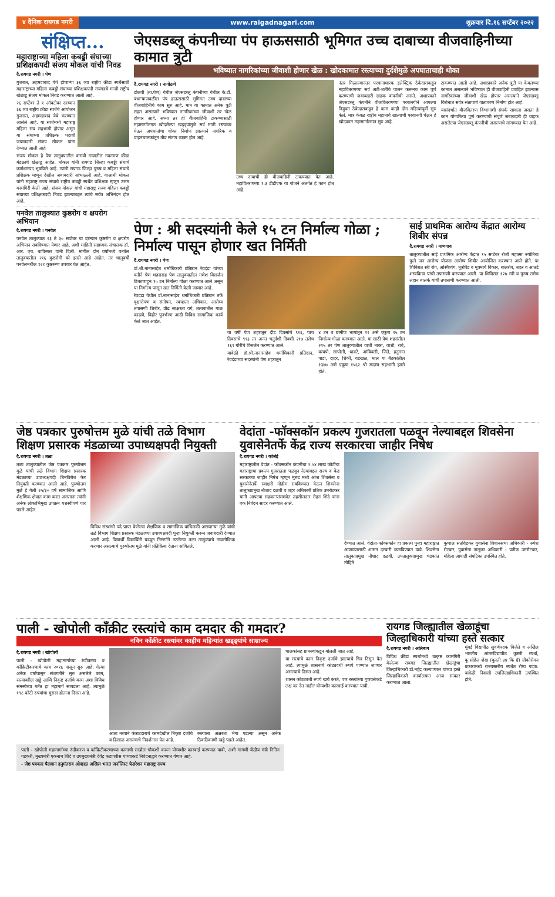४ दैनिक रायगड नगरी www.raigadnagari.com शुक्रवार दि.१६ सप्टेंबर २०२२
संक्षिप्त...
महाराष्ट्राच्या महिला कबड्डी संघाच्या प्रशिक्षकपदी संजय मोकल यांची निवड
दै.रायगड नगरी । पेण
गुजरात, अहमदाबाद येथे होणाऱ्या ३६ व्या राष्ट्रीय क्रीडा स्पर्धेसाठी महाराष्ट्राच्या महिला कबड्डी संघाच्या प्रशिक्षकपदी रायगडचे माजी राष्ट्रीय खेळाडू संजय मोकल निवड करण्यात आली आहे.
२६ सप्टेंबर ते १ ऑक्टोबर दरम्यान ३६ व्या राष्ट्रीय क्रीडा स्पर्धेचे आयोजन गुजरात, अहमदाबाद येथे करण्यात आलेले आहे. या स्पर्धेमध्ये महाराष्ट्र महिला संघ सहभागी होणार असून या संघाच्या प्रशिक्षक पदाची जबाबदारी संजय मोकल यांना देण्यात आली आहे
संजय मोकल हे पेण तालुक्यातील करावी गावातील नवतरुण क्रीडा मंडळाचे खेळाडू आहेत. मोकल यांनी रायगड जिल्हा कबड्डी संघाचे कर्णधारपद भूषविले आहे. त्यांनी रायगड जिल्हा पुरुष व महिला संघाचे प्रशिक्षक म्हणून देखील जबाबदारी सांभाळली आहे. याआधी मोकल यांनी महाराष्ट्र राज्य संघाचे राष्ट्रीय कबड्डी स्पर्धेत प्रशिक्षक म्हणून उत्तम कामगिरी केली आहे. संजय मोकल यांची महाराष्ट्र राज्य महिला कबड्डी संघाच्या प्रशिक्षकपदी निवड झाल्याबद्दल त्यांचे सर्वत्र अभिनंदन होत आहे.
पनवेल तालुक्यात कुष्ठरोग व क्षयरोग अभियान
दै.रायगड नगरी । पनवेल
पनवेल तालुक्यात १३ ते ३० सप्टेंबर या दरम्यान कुष्ठरोग व क्षयरोग अभियान राबविण्यात येणार आहे, अशी माहिती सहाय्यक संचालक डॉ. आर. एच. बाविस्कर यांनी दिली. मागील दोन वर्षांमध्ये पनवेल तालुक्यातील २१६ कुष्ठरोगी बरे झाले आहे आहेत. तर चालूवर्षी पनवेलमधील १२१ कुष्ठरुग्ण उपचार घेत आहेत.
जेएसडब्लू कंपनीच्या पंप हाऊससाठी भूमिगत उच्च दाबाच्या वीजवाहिनीच्या कामात त्रुटी
भविष्यात नागरिकांच्या जीवाशी होणार खेळ : खोदकामात रस्त्याच्या दुर्दशेमुळे अपघाताचाही धोका
दै.रायगड नगरी । नागोठणे
डोलवी (ता.पेण) येथील जेएसडब्लू कंपनीच्या येथील के.टी. बंधाऱ्याजवळील पंप हाऊससाठी भूमिगत उच्च दाबाच्या वीजवाहिनीचे काम सुरु आहे. मात्र या कामात अनेक त्रुटी राहत असल्याने भविष्यात नागरिकांच्या जीवाशी तर खेळ होणार आहे. सध्या तर ही वीजवाहिनी टाकण्यासाठी महामार्गालगत खोदलेल्या खड्ड्यांमुळे सर्व माती रस्त्यावर येऊन अपघातांचा धोका निर्माण झाल्याने नागरिक व वाहनचालकांतून तीव्र संताप व्यक्त होत आहे.
उच्च दाबाची ही वीजवाहिनी टाकण्यात येत आहे. महावितरणच्या १.३ डीडीएफ या योजने अंतर्गत हे काम होत आहे.
नंतर मिळाल्यानंतर परवानाधारक इलेक्ट्रिक ठेकेदाराकडून महावितरणच्या सर्व अटी-शर्तीचे पालन करूनच काम पूर्ण करण्याची जबाबदारी ग्राहक कंपनीची असते. अशाप्रकारे जेएसडब्लू कंपनीने वीजवितरणच्या परवानगीने आपल्या नियुक्त ठेकेदाराकडून हे काम काही दोन महिन्यांपूर्वी सुरु केले. मात्र केवळ राष्ट्रीय महामार्ग खात्याची परवानगी घेऊन हे खोदकाम महामार्गालगत सुरु आहे.
टाकण्यात आली आहे. अशाप्रकारे अनेक त्रुटी या केबलच्या कामात असल्याने भविष्यात ही वीजवाहिनी प्रवाहित झाल्यास नागरिकांच्या जीवाशी खेळ होणार असल्याने जेएसडब्लू विरोधात सर्वत्र संतापाचे वातावरण निर्माण होत आहे.
यासंदर्भात वीजवितरण विभागाशी संपर्क साधला असता हे काम योग्यरित्या पूर्ण करण्याची संपूर्ण जबाबदारी ही ग्राहक असलेल्या जेएसडब्लू कंपनीची असल्याचे सांगण्यात येत आहे.
पेण : श्री सदस्यांनी केले १५ टन निर्माल्य गोळा ; निर्माल्य पासून होणार खत निर्मिती
दै.रायगड नगरी । पेण
डॉ.श्री.नानासाहेब धर्माधिकारी प्रतिष्ठान रेवदंडा यांच्या वतीने पेण शहरासह पेण तालुक्यातील गणेश विसर्जन ठिकाणाहून १५ टन निर्माल्य गोळा करण्यात आले असून या निर्माल्य पासून खत निर्मिती केली जाणार आहे.
रेवदंडा येथील डॉ.नानासाहेब धर्माधिकारी प्रतिष्ठान तर्फे वृक्षारोपण व संगोपन, स्वच्छता अभियान, आरोग्य तपासणी शिबीर, प्रौढ साक्षरता वर्ग, तलावातील गाळ काढणे, विहीर पुनर्भरण आदी विविध सामाजिक कार्य केले जात आहेत.
या वर्षी पेण शहरातून दीड दिवसांचे ९१६, पाच दिवसांचे ९९३ तर अनंत चतुर्दशी दिवशी २१७ तसेच १६१ गौरींचे विसर्जन करण्यात आले.
यावेळी डॉ.श्री.नानासाहेब धर्माधिकारी प्रतिष्ठान, रेवदंडाच्या सदस्यांनी पेण शहरातून
४ टन व ग्रामीण भागांतून ११ असे एकूण १५ टन निर्माल्य गोळा करण्यात आले. या साठी पेण शहरांतील २१५ तर पेण तालुक्यातील वाशी नाका, वाशी, रावे, वरवणे, सापोली, धावटे, आंबिवली, जिते, हनुमान पाडा, दादर, शिर्की, वडखळ, भाल या बैठकांतील १३४७ असे एकूण १५६२ श्री सदस्य सहभागी झाले होते.
साई प्राथमिक आरोग्य केंद्रात आरोग्य शिबीर संपन्न
दै.रायगड नगरी । माणगाव
तालुक्यातील साई प्राथमिक आरोग्य केंद्रात १५ सप्टेंबर रोजी महात्मा ज्योतिबा फुले जन आरोग्य योजना आरोग्य शिबीर आयोजित करण्यात आले होते. या शिबिरात स्त्री रोग, अस्थिव्यंग, मूत्रपिंड व मूत्रमार्ग विकार, बालरोग, जठर व आतडे शस्त्रक्रिया यांची तपासणी करण्यात आली. या शिबिरात १२७ स्त्री व पुरुष तसेच लहान बालके यांची तपासणी करण्यात आली.
जेष्ठ पत्रकार पुरुषोत्तम मुळे यांची तळे विभाग शिक्षण प्रसारक मंडळाच्या उपाध्यक्षपदी नियुक्ती
दै.रायगड नगरी । तळा
तळा तालुक्यातील जेष्ठ पत्रकार पुरुषोत्तम मुळे यांची तळे विभाग शिक्षण प्रसारक मंडळाच्या उपाध्यक्षपदी बिनविरोध फेर नियुक्ती करण्यात आली आहे. पुरुषोत्तम मुळे हे गेली २५/३० वर्षे सामाजिक आणि शैक्षणिक क्षेत्रात काम करत असताना त्यांनी अनेक लोकाभिमुख उपक्रम यशस्वीपणे पार पडले आहेत.
विविध संस्थांची पदे प्राप्त केलेल्या शैक्षणिक व सामाजिक बांधिलकी असणाऱ्या मुळे यांची तळे विभाग शिक्षण प्रसारक मंडळाच्या उपाध्यक्षपदी पुन्हा नियुक्ती करून जवाबदारी देण्यात आली आहे. विद्यार्थी विद्यार्थिनी घडवून निसर्गाने नटलेल्या तळा तालुक्याचे नावलौकिक करणार असल्याचे पुरुषोत्तम मुळे यांनी प्रतिक्रिया देताना सांगितले.
वेदांता -फॉक्सकॉन प्रकल्प गुजरातला पळवून नेल्याबद्दल शिवसेना युवासेनेतर्फे केंद्र राज्य सरकारचा जाहीर निषेध
दै.रायगड नगरी । कोर्लई
महाराष्ट्रातील वेदांत - फॉक्सकॉन कंपनीचा १.५४ लाख कोटींचा महाराष्ट्राचा प्रकल्प गुजरातला पळवून नेल्याबद्दल राज्य व केंद्र सरकारचा जाहीर निषेध म्हणून मुरुड मध्ये आज शिवसेना व युवासेनेतर्फे स्वाक्षरी मोहीम राबविण्यात येऊन शिवसेना तालुकाप्रमुख नौशाद दळवी व शहर अधिकारी प्रतिक उमरोटकर यांनी आपल्या सहकाऱ्यांसमवेत तहसीलदार रोहन शिंदे यांना एक निवेदन सादर करण्यात आले.
देण्यात आले. वेदांता-फॉक्सकॉन हा प्रकल्प पुन्हा महाराष्ट्रात आणण्यासाठी शासन दरबारी कळविण्यात यावे. शिवसेना तालुकाप्रमुख नौशाद दळवी, उपतालुकाप्रमुख चंद्रकांत मोहिते
कुणाल सतविडकर युवासेना विधानसभा अधिकारी - रुपेश रोटकर, युवासेना तालुका अधिकारी - प्रतीक उमरोटकर, महिला आघाडी संघटिका उपस्थित होते.
पाली - खोपोली काँक्रीट रस्त्यांचे काम दमदार की गमदार?
नविन काँक्रीट रस्त्यांवर काहीच महिन्यांत खड्ड्यांचे साम्राज्य
दै.रायगड नगरी । खोपोली
पाली - खोपोली महामार्गाच्या रुंदीकरण व काँक्रिटीकरणाचे काम २०१६ पासून सुरु आहे. गेल्या अनेक वर्षांपासून संथगतीने सुरु असलेले काम, रस्त्यावरील खड्डे आणि निकृष्ट दर्जाचे काम अशा विविध समस्येच्या गर्तेत हा महामार्ग सापडला आहे. त्यामुळे १९८ कोटी रुपयांचा चुराडा होताना दिसत आहे.
आता नव्याने कंत्राटदाराचे कामदेखील निकृष्ट दर्जाचे व ढिसाळ असल्याचे निदर्शनास येत आहे.
रस्त्याला अक्षरशः भेगा पडल्या असून अनेक ठिकठिकाणी खड्डे पडले आहेत.
चालकांसह ग्रामस्थांकडून बोलली जात आहे.
या रस्त्यांचे काम निकृष्ट दर्जाचे झाल्याचे चित्र दिसून येत आहे. त्यामुळे शासनाचे कोट्यवधी रुपये पाण्यात जाणार असल्याचे दिसत आहे.
शासन कोट्यवधी रुपये खर्च करते, पण रस्त्यांच्या गुणवत्तेकडे लक्ष का देत नाही? योग्यशीर कारवाई करण्यात यावी.
पाली - खोपोली महामार्गाच्या रुंदीकरण व काँक्रिटीकरणाच्या कामाची सखोल चौकशी करून योग्यशीर कारवाई करण्यात यावी, अशी मागणी केंद्रीय मंत्री नितिन गडकरी, मुख्यमंत्री एकनाथ शिंदे व उपमुख्यमंत्री देवेंद्र फडणवीस यांच्याकडे निवेदनाद्वारे करण्यात येणार आहे.
- जेष्ठ पत्रकार पैलवान हनुमंतराव ओव्हाळ अखिल भारत जर्नालिस्ट फेडरेशन महाराष्ट्र राज्य
रायगड जिल्ह्यातील खेळाडूंचा जिल्हाधिकारी यांच्या हस्ते सत्कार
दै.रायगड नगरी । अलिबाग
विविध क्रीडा स्पर्धांमध्ये उत्कृष्ट कामगिरी केलेल्या रायगड जिल्ह्यातील खेळाडूंचा जिल्हाधिकारी डॉ.महेंद्र कल्याणकर यांच्या हस्ते जिल्हाधिकारी कार्यालयात आज सत्कार करण्यात आला.
मुंबई विद्यापीठ सुवर्णपदक विजेते व अखिल भारतीय आंतरविद्यापीठ कुस्ती स्पर्धा, कु.सोहेल शेख (कुस्ती ४४ कि ग्रॅ) ग्रीकोरोमन प्रकारामध्ये राज्यस्तरीय स्पर्धेत रौप्य पदक. यावेळी निवासी उपजिल्हाधिकारी उपस्थित होते.